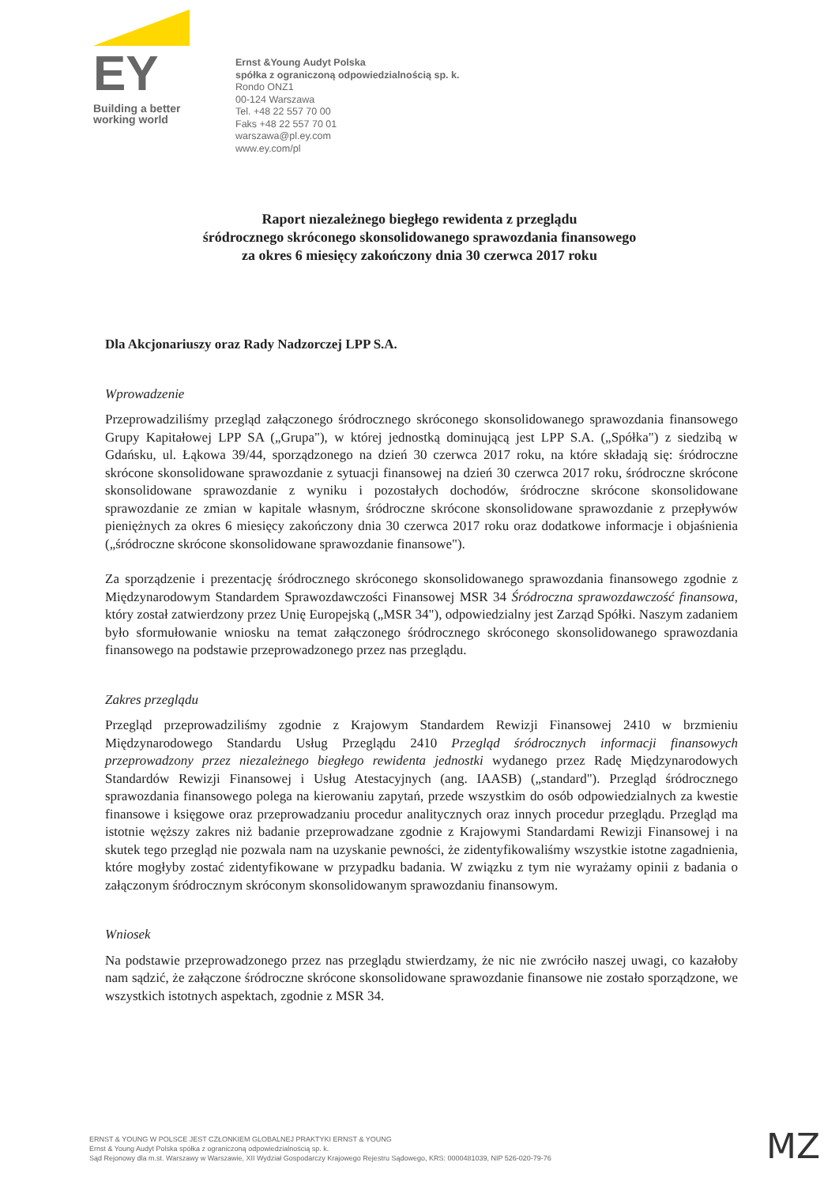EY
Building a better
working world
Ernst &Young Audyt Polska
spółka z ograniczoną odpowiedzialnością sp. k.
Rondo ONZ1
00-124 Warszawa
Tel. +48 22 557 70 00
Faks +48 22 557 70 01
warszawa@pl.ey.com
www.ey.com/pl
Raport niezależnego biegłego rewidenta z przeglądu
śródrocznego skróconego skonsolidowanego sprawozdania finansowego
za okres 6 miesięcy zakończony dnia 30 czerwca 2017 roku
Dla Akcjonariuszy oraz Rady Nadzorczej LPP S.A.
Wprowadzenie
Przeprowadziliśmy przegląd załączonego śródrocznego skróconego skonsolidowanego sprawozdania finansowego Grupy Kapitałowej LPP SA („Grupa"), w której jednostką dominującą jest LPP S.A. („Spółka") z siedzibą w Gdańsku, ul. Łąkowa 39/44, sporządzonego na dzień 30 czerwca 2017 roku, na które składają się: śródroczne skrócone skonsolidowane sprawozdanie z sytuacji finansowej na dzień 30 czerwca 2017 roku, śródroczne skrócone skonsolidowane sprawozdanie z wyniku i pozostałych dochodów, śródroczne skrócone skonsolidowane sprawozdanie ze zmian w kapitale własnym, śródroczne skrócone skonsolidowane sprawozdanie z przepływów pieniężnych za okres 6 miesięcy zakończony dnia 30 czerwca 2017 roku oraz dodatkowe informacje i objaśnienia („śródroczne skrócone skonsolidowane sprawozdanie finansowe").
Za sporządzenie i prezentację śródrocznego skróconego skonsolidowanego sprawozdania finansowego zgodnie z Międzynarodowym Standardem Sprawozdawczości Finansowej MSR 34 Śródroczna sprawozdawczość finansowa, który został zatwierdzony przez Unię Europejską („MSR 34"), odpowiedzialny jest Zarząd Spółki. Naszym zadaniem było sformułowanie wniosku na temat załączonego śródrocznego skróconego skonsolidowanego sprawozdania finansowego na podstawie przeprowadzonego przez nas przeglądu.
Zakres przeglądu
Przegląd przeprowadziliśmy zgodnie z Krajowym Standardem Rewizji Finansowej 2410 w brzmieniu Międzynarodowego Standardu Usług Przeglądu 2410 Przegląd śródrocznych informacji finansowych przeprowadzony przez niezależnego biegłego rewidenta jednostki wydanego przez Radę Międzynarodowych Standardów Rewizji Finansowej i Usług Atestacyjnych (ang. IAASB) („standard"). Przegląd śródrocznego sprawozdania finansowego polega na kierowaniu zapytań, przede wszystkim do osób odpowiedzialnych za kwestie finansowe i księgowe oraz przeprowadzaniu procedur analitycznych oraz innych procedur przeglądu. Przegląd ma istotnie węższy zakres niż badanie przeprowadzane zgodnie z Krajowymi Standardami Rewizji Finansowej i na skutek tego przegląd nie pozwala nam na uzyskanie pewności, że zidentyfikowaliśmy wszystkie istotne zagadnienia, które mogłyby zostać zidentyfikowane w przypadku badania. W związku z tym nie wyrażamy opinii z badania o załączonym śródrocznym skróconym skonsolidowanym sprawozdaniu finansowym.
Wniosek
Na podstawie przeprowadzonego przez nas przeglądu stwierdzamy, że nic nie zwróciło naszej uwagi, co kazałoby nam sądzić, że załączone śródroczne skrócone skonsolidowane sprawozdanie finansowe nie zostało sporządzone, we wszystkich istotnych aspektach, zgodnie z MSR 34.
ERNST & YOUNG W POLSCE JEST CZŁONKIEM GLOBALNEJ PRAKTYKI ERNST & YOUNG
Ernst & Young Audyt Polska spółka z ograniczoną odpowiedzialnością sp. k.
Sąd Rejonowy dla m.st. Warszawy w Warszawie, XII Wydział Gospodarczy Krajowego Rejestru Sądowego, KRS: 0000481039, NIP 526-020-79-76
MZ